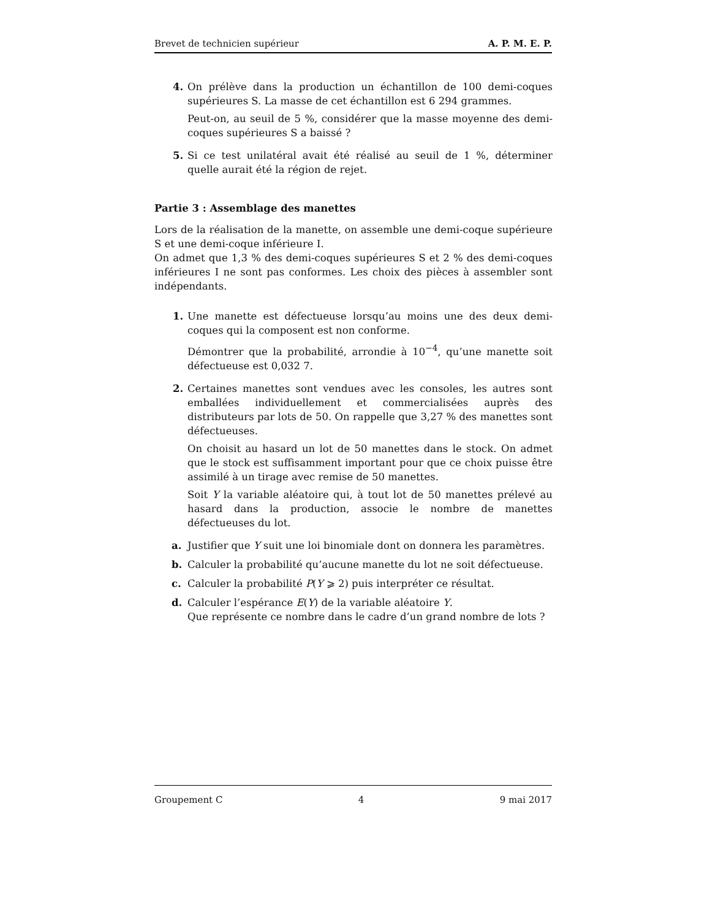Brevet de technicien supérieur A. P. M. E. P.
4. On prélève dans la production un échantillon de 100 demi-coques supérieures S. La masse de cet échantillon est 6 294 grammes.
Peut-on, au seuil de 5 %, considérer que la masse moyenne des demi-coques supérieures S a baissé ?
5. Si ce test unilatéral avait été réalisé au seuil de 1 %, déterminer quelle aurait été la région de rejet.
Partie 3 : Assemblage des manettes
Lors de la réalisation de la manette, on assemble une demi-coque supérieure S et une demi-coque inférieure I.
On admet que 1,3 % des demi-coques supérieures S et 2 % des demi-coques inférieures I ne sont pas conformes. Les choix des pièces à assembler sont indépendants.
1. Une manette est défectueuse lorsqu’au moins une des deux demi-coques qui la composent est non conforme.
Démontrer que la probabilité, arrondie à 10<sup>−4</sup>, qu’une manette soit défectueuse est 0,032 7.
2. Certaines manettes sont vendues avec les consoles, les autres sont emballées individuellement et commercialisées auprès des distributeurs par lots de 50. On rappelle que 3,27 % des manettes sont défectueuses.
On choisit au hasard un lot de 50 manettes dans le stock. On admet que le stock est suffisamment important pour que ce choix puisse être assimilé à un tirage avec remise de 50 manettes.
Soit Y la variable aléatoire qui, à tout lot de 50 manettes prélevé au hasard dans la production, associe le nombre de manettes défectueuses du lot.
a. Justifier que Y suit une loi binomiale dont on donnera les paramètres.
b. Calculer la probabilité qu’aucune manette du lot ne soit défectueuse.
c. Calculer la probabilité P(Y ⩾ 2) puis interpréter ce résultat.
d. Calculer l’espérance E(Y) de la variable aléatoire Y.
Que représente ce nombre dans le cadre d’un grand nombre de lots ?
Groupement C 4 9 mai 2017